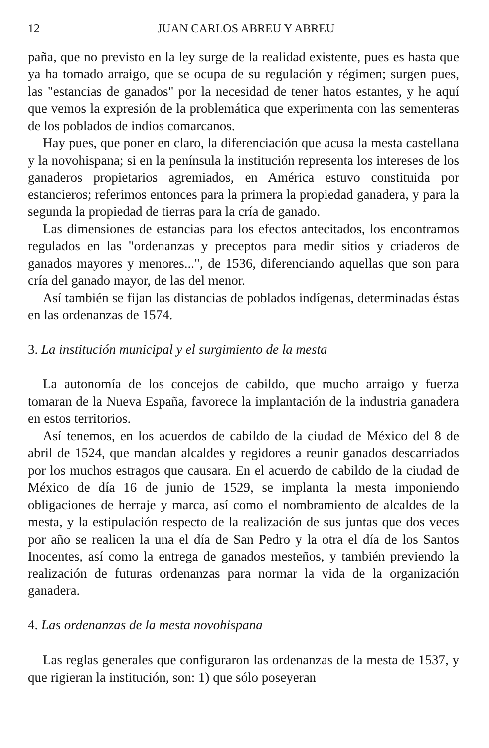12 JUAN CARLOS ABREU Y ABREU
paña, que no previsto en la ley surge de la realidad existente, pues es hasta que ya ha tomado arraigo, que se ocupa de su regulación y régimen; surgen pues, las "estancias de ganados" por la necesidad de tener hatos estantes, y he aquí que vemos la expresión de la problemática que experimenta con las sementeras de los poblados de indios comarcanos.
Hay pues, que poner en claro, la diferenciación que acusa la mesta castellana y la novohispana; si en la península la institución representa los intereses de los ganaderos propietarios agremiados, en América estuvo constituida por estancieros; referimos entonces para la primera la propiedad ganadera, y para la segunda la propiedad de tierras para la cría de ganado.
Las dimensiones de estancias para los efectos antecitados, los encontramos regulados en las "ordenanzas y preceptos para medir sitios y criaderos de ganados mayores y menores...", de 1536, diferenciando aquellas que son para cría del ganado mayor, de las del menor.
Así también se fijan las distancias de poblados indígenas, determinadas éstas en las ordenanzas de 1574.
3. La institución municipal y el surgimiento de la mesta
La autonomía de los concejos de cabildo, que mucho arraigo y fuerza tomaran de la Nueva España, favorece la implantación de la industria ganadera en estos territorios.
Así tenemos, en los acuerdos de cabildo de la ciudad de México del 8 de abril de 1524, que mandan alcaldes y regidores a reunir ganados descarriados por los muchos estragos que causara. En el acuerdo de cabildo de la ciudad de México de día 16 de junio de 1529, se implanta la mesta imponiendo obligaciones de herraje y marca, así como el nombramiento de alcaldes de la mesta, y la estipulación respecto de la realización de sus juntas que dos veces por año se realicen la una el día de San Pedro y la otra el día de los Santos Inocentes, así como la entrega de ganados mesteños, y también previendo la realización de futuras ordenanzas para normar la vida de la organización ganadera.
4. Las ordenanzas de la mesta novohispana
Las reglas generales que configuraron las ordenanzas de la mesta de 1537, y que rigieran la institución, son: 1) que sólo poseyeran